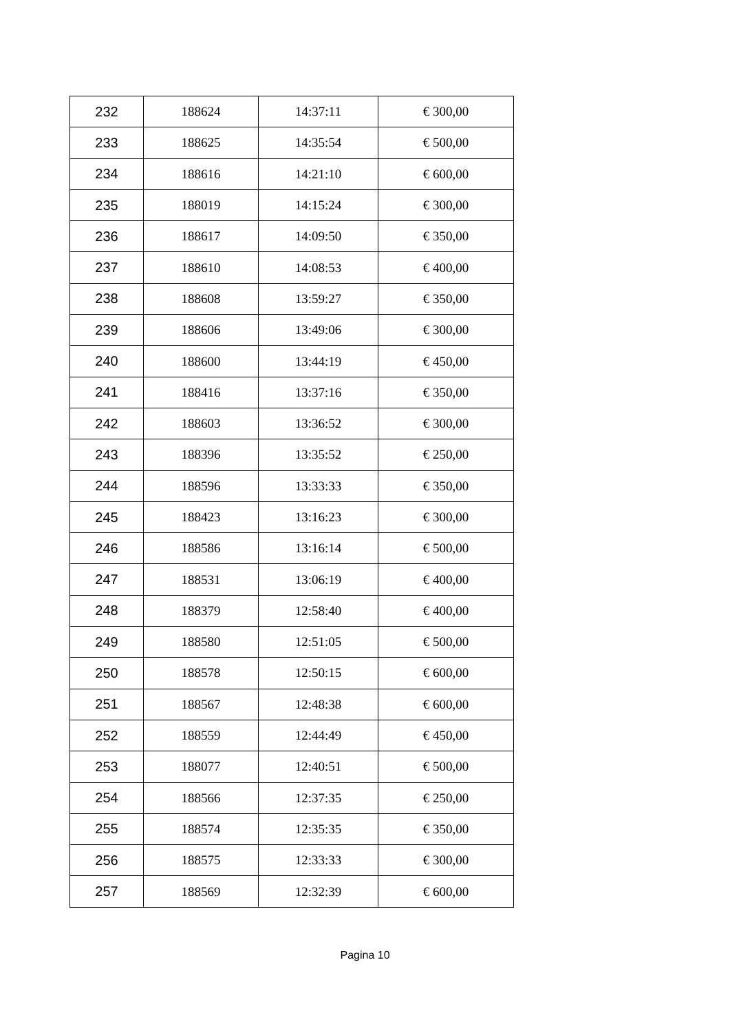| 232 | 188624 | 14:37:11 | € 300,00 |
| 233 | 188625 | 14:35:54 | € 500,00 |
| 234 | 188616 | 14:21:10 | € 600,00 |
| 235 | 188019 | 14:15:24 | € 300,00 |
| 236 | 188617 | 14:09:50 | € 350,00 |
| 237 | 188610 | 14:08:53 | € 400,00 |
| 238 | 188608 | 13:59:27 | € 350,00 |
| 239 | 188606 | 13:49:06 | € 300,00 |
| 240 | 188600 | 13:44:19 | € 450,00 |
| 241 | 188416 | 13:37:16 | € 350,00 |
| 242 | 188603 | 13:36:52 | € 300,00 |
| 243 | 188396 | 13:35:52 | € 250,00 |
| 244 | 188596 | 13:33:33 | € 350,00 |
| 245 | 188423 | 13:16:23 | € 300,00 |
| 246 | 188586 | 13:16:14 | € 500,00 |
| 247 | 188531 | 13:06:19 | € 400,00 |
| 248 | 188379 | 12:58:40 | € 400,00 |
| 249 | 188580 | 12:51:05 | € 500,00 |
| 250 | 188578 | 12:50:15 | € 600,00 |
| 251 | 188567 | 12:48:38 | € 600,00 |
| 252 | 188559 | 12:44:49 | € 450,00 |
| 253 | 188077 | 12:40:51 | € 500,00 |
| 254 | 188566 | 12:37:35 | € 250,00 |
| 255 | 188574 | 12:35:35 | € 350,00 |
| 256 | 188575 | 12:33:33 | € 300,00 |
| 257 | 188569 | 12:32:39 | € 600,00 |
Pagina 10